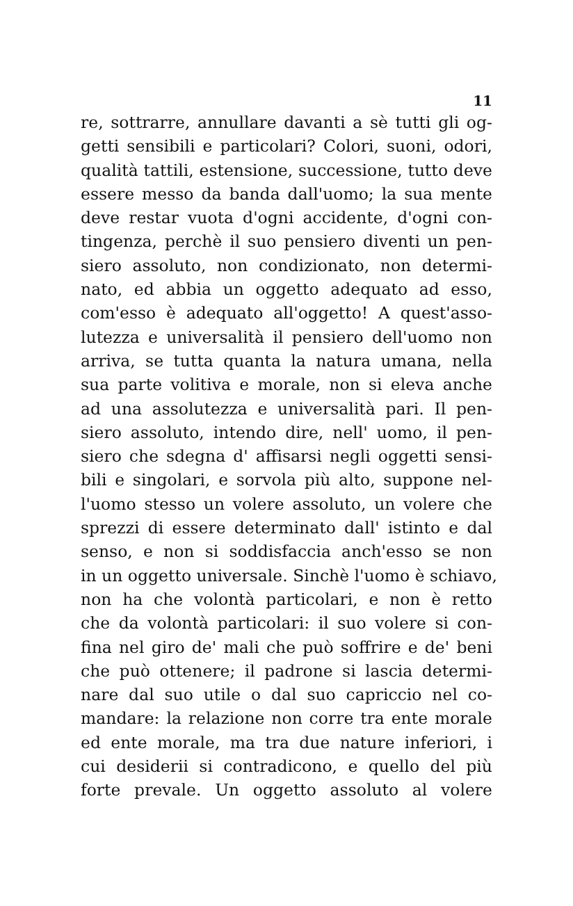11
re, sottrarre, annullare davanti a sè tutti gli og-
getti sensibili e particolari? Colori, suoni, odori,
qualità tattili, estensione, successione, tutto deve
essere messo da banda dall'uomo; la sua mente
deve restar vuota d'ogni accidente, d'ogni con-
tingenza, perchè il suo pensiero diventi un pen-
siero assoluto, non condizionato, non determi-
nato, ed abbia un oggetto adequato ad esso,
com'esso è adequato all'oggetto! A quest'asso-
lutezza e universalità il pensiero dell'uomo non
arriva, se tutta quanta la natura umana, nella
sua parte volitiva e morale, non si eleva anche
ad una assolutezza e universalità pari. Il pen-
siero assoluto, intendo dire, nell' uomo, il pen-
siero che sdegna d' affisarsi negli oggetti sensi-
bili e singolari, e sorvola più alto, suppone nel-
l'uomo stesso un volere assoluto, un volere che
sprezzi di essere determinato dall' istinto e dal
senso, e non si soddisfaccia anch'esso se non
in un oggetto universale. Sinchè l'uomo è schiavo,
non ha che volontà particolari, e non è retto
che da volontà particolari: il suo volere si con-
fina nel giro de' mali che può soffrire e de' beni
che può ottenere; il padrone si lascia determi-
nare dal suo utile o dal suo capriccio nel co-
mandare: la relazione non corre tra ente morale
ed ente morale, ma tra due nature inferiori, i
cui desiderii si contradicono, e quello del più
forte prevale. Un oggetto assoluto al volere